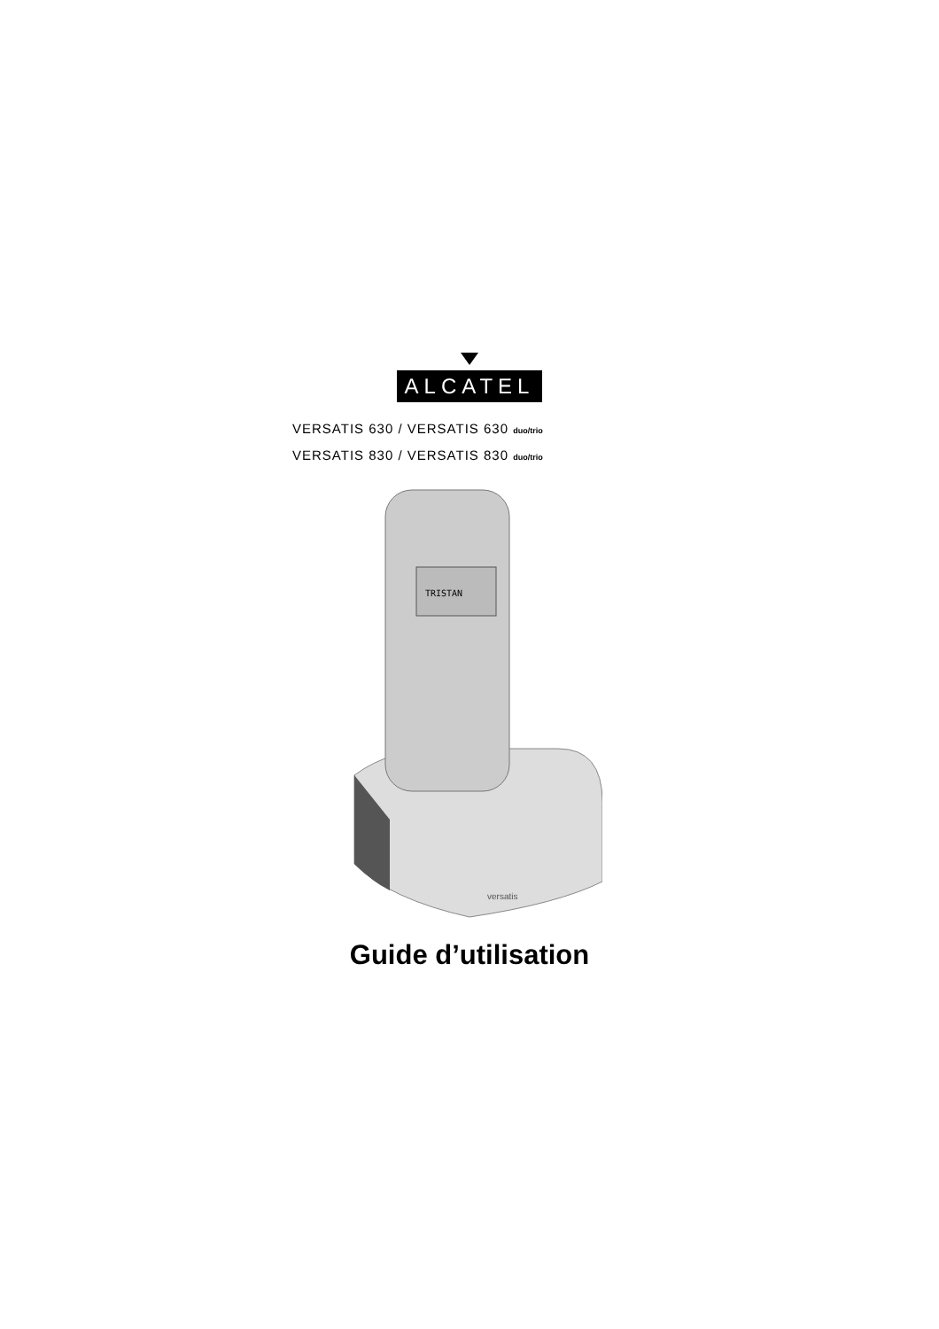ALCATEL
VERSATIS 630 / VERSATIS 630 duo/trio
VERSATIS 830 / VERSATIS 830 duo/trio
TRISTAN
versatis
Guide d’utilisation